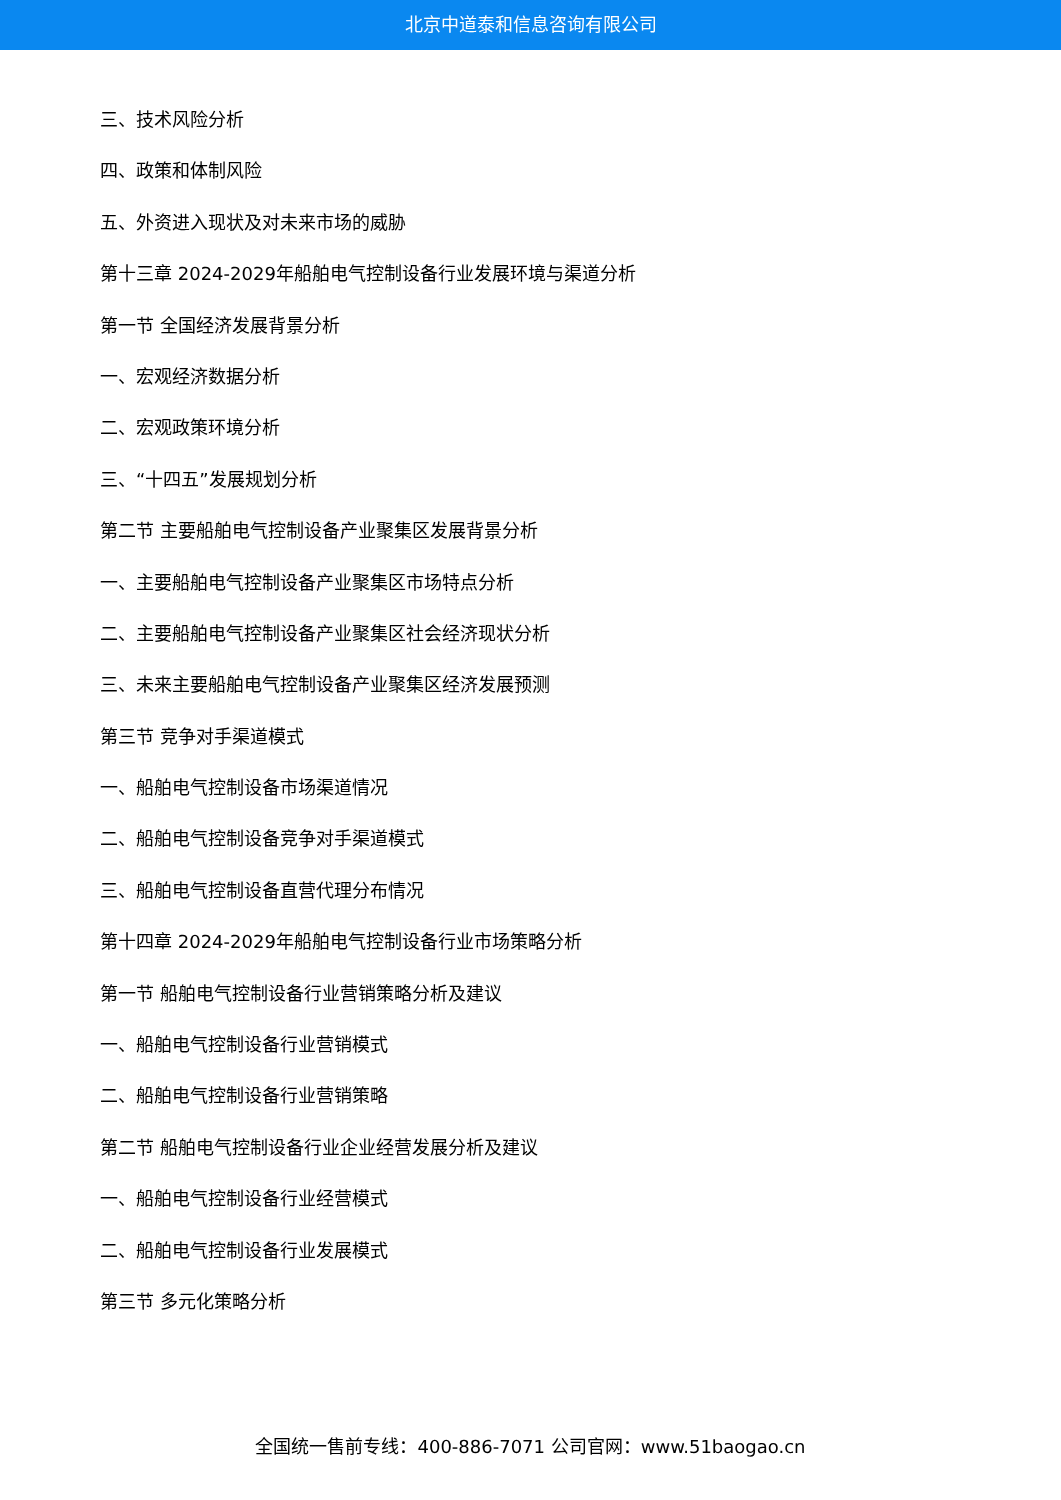北京中道泰和信息咨询有限公司
三、技术风险分析
四、政策和体制风险
五、外资进入现状及对未来市场的威胁
第十三章 2024-2029年船舶电气控制设备行业发展环境与渠道分析
第一节 全国经济发展背景分析
一、宏观经济数据分析
二、宏观政策环境分析
三、“十四五”发展规划分析
第二节 主要船舶电气控制设备产业聚集区发展背景分析
一、主要船舶电气控制设备产业聚集区市场特点分析
二、主要船舶电气控制设备产业聚集区社会经济现状分析
三、未来主要船舶电气控制设备产业聚集区经济发展预测
第三节 竞争对手渠道模式
一、船舶电气控制设备市场渠道情况
二、船舶电气控制设备竞争对手渠道模式
三、船舶电气控制设备直营代理分布情况
第十四章 2024-2029年船舶电气控制设备行业市场策略分析
第一节 船舶电气控制设备行业营销策略分析及建议
一、船舶电气控制设备行业营销模式
二、船舶电气控制设备行业营销策略
第二节 船舶电气控制设备行业企业经营发展分析及建议
一、船舶电气控制设备行业经营模式
二、船舶电气控制设备行业发展模式
第三节 多元化策略分析
全国统一售前专线：400-886-7071 公司官网：www.51baogao.cn